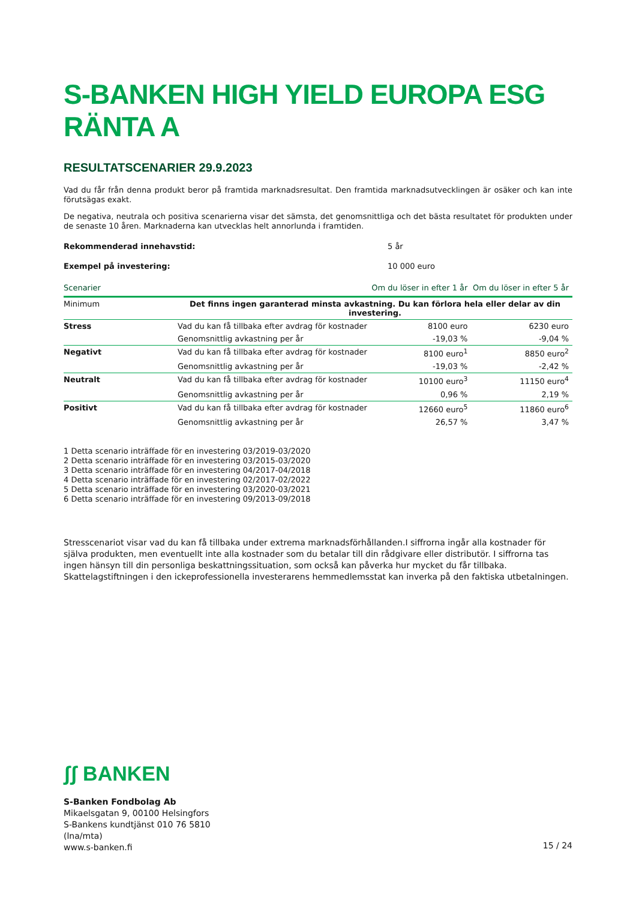S-BANKEN HIGH YIELD EUROPA ESG RÄNTA A
RESULTATSCENARIER 29.9.2023
Vad du får från denna produkt beror på framtida marknadsresultat. Den framtida marknadsutvecklingen är osäker och kan inte förutsägas exakt.
De negativa, neutrala och positiva scenarierna visar det sämsta, det genomsnittliga och det bästa resultatet för produkten under de senaste 10 åren. Marknaderna kan utvecklas helt annorlunda i framtiden.
Rekommenderad innehavstid: 5 år
Exempel på investering: 10 000 euro
| Scenarier | | Om du löser in efter 1 år | Om du löser in efter 5 år |
| --- | --- | --- | --- |
| Minimum | Det finns ingen garanterad minsta avkastning. Du kan förlora hela eller delar av din investering. | | |
| Stress | Vad du kan få tillbaka efter avdrag för kostnader | 8100 euro | 6230 euro |
| | Genomsnittlig avkastning per år | -19,03 % | -9,04 % |
| Negativt | Vad du kan få tillbaka efter avdrag för kostnader | 8100 euro<sup>1</sup> | 8850 euro<sup>2</sup> |
| | Genomsnittlig avkastning per år | -19,03 % | -2,42 % |
| Neutralt | Vad du kan få tillbaka efter avdrag för kostnader | 10100 euro<sup>3</sup> | 11150 euro<sup>4</sup> |
| | Genomsnittlig avkastning per år | 0,96 % | 2,19 % |
| Positivt | Vad du kan få tillbaka efter avdrag för kostnader | 12660 euro<sup>5</sup> | 11860 euro<sup>6</sup> |
| | Genomsnittlig avkastning per år | 26,57 % | 3,47 % |
1 Detta scenario inträffade för en investering 03/2019-03/2020
2 Detta scenario inträffade för en investering 03/2015-03/2020
3 Detta scenario inträffade för en investering 04/2017-04/2018
4 Detta scenario inträffade för en investering 02/2017-02/2022
5 Detta scenario inträffade för en investering 03/2020-03/2021
6 Detta scenario inträffade för en investering 09/2013-09/2018
Stresscenariot visar vad du kan få tillbaka under extrema marknadsförhållanden.I siffrorna ingår alla kostnader för själva produkten, men eventuellt inte alla kostnader som du betalar till din rådgivare eller distributör. I siffrorna tas ingen hänsyn till din personliga beskattningssituation, som också kan påverka hur mycket du får tillbaka. Skattelagstiftningen i den ickeprofessionella investerarens hemmedlemsstat kan inverka på den faktiska utbetalningen.
ʃʃ BANKEN
S-Banken Fondbolag Ab
Mikaelsgatan 9, 00100 Helsingfors
S-Bankens kundtjänst 010 76 5810
(lna/mta)
www.s-banken.fi
15 / 24